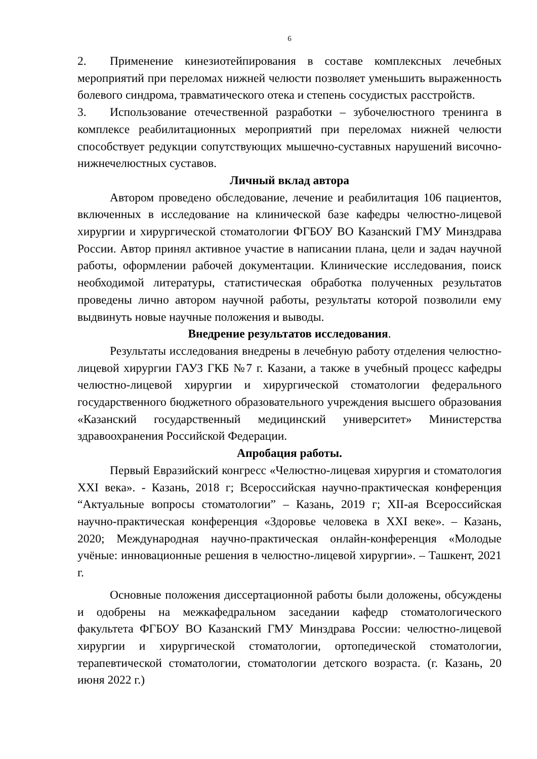6
2. Применение кинезиотейпирования в составе комплексных лечебных мероприятий при переломах нижней челюсти позволяет уменьшить выраженность болевого синдрома, травматического отека и степень сосудистых расстройств.
3. Использование отечественной разработки – зубочелюстного тренинга в комплексе реабилитационных мероприятий при переломах нижней челюсти способствует редукции сопутствующих мышечно-суставных нарушений височно-нижнечелюстных суставов.
Личный вклад автора
Автором проведено обследование, лечение и реабилитация 106 пациентов, включенных в исследование на клинической базе кафедры челюстно-лицевой хирургии и хирургической стоматологии ФГБОУ ВО Казанский ГМУ Минздрава России. Автор принял активное участие в написании плана, цели и задач научной работы, оформлении рабочей документации. Клинические исследования, поиск необходимой литературы, статистическая обработка полученных результатов проведены лично автором научной работы, результаты которой позволили ему выдвинуть новые научные положения и выводы.
Внедрение результатов исследования.
Результаты исследования внедрены в лечебную работу отделения челюстно-лицевой хирургии ГАУЗ ГКБ №7 г. Казани, а также в учебный процесс кафедры челюстно-лицевой хирургии и хирургической стоматологии федерального государственного бюджетного образовательного учреждения высшего образования «Казанский государственный медицинский университет» Министерства здравоохранения Российской Федерации.
Апробация работы.
Первый Евразийский конгресс «Челюстно-лицевая хирургия и стоматология XXI века». - Казань, 2018 г; Всероссийская научно-практическая конференция “Актуальные вопросы стоматологии” – Казань, 2019 г; XII-ая Всероссийская научно-практическая конференция «Здоровье человека в XXI веке». – Казань, 2020; Международная научно-практическая онлайн-конференция «Молодые учёные: инновационные решения в челюстно-лицевой хирургии». – Ташкент, 2021 г.
Основные положения диссертационной работы были доложены, обсуждены и одобрены на межкафедральном заседании кафедр стоматологического факультета ФГБОУ ВО Казанский ГМУ Минздрава России: челюстно-лицевой хирургии и хирургической стоматологии, ортопедической стоматологии, терапевтической стоматологии, стоматологии детского возраста. (г. Казань, 20 июня 2022 г.)